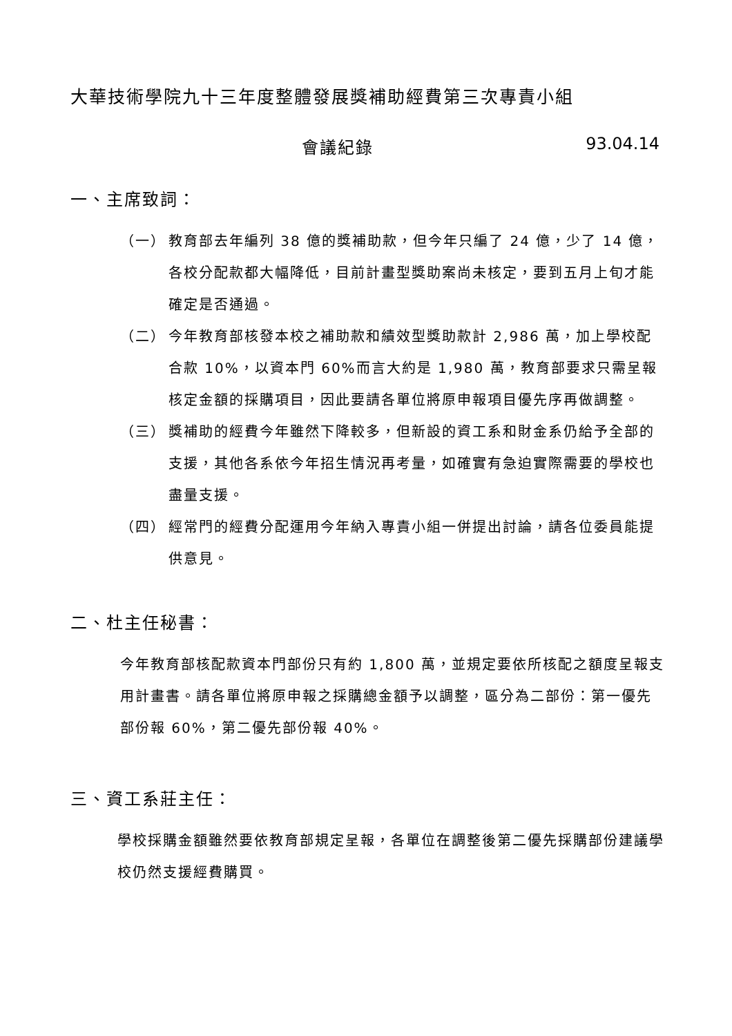大華技術學院九十三年度整體發展獎補助經費第三次專責小組
會議紀錄 93.04.14
一、主席致詞：
（一） 教育部去年編列 38 億的獎補助款，但今年只編了 24 億，少了 14 億，各校分配款都大幅降低，目前計畫型獎助案尚未核定，要到五月上旬才能確定是否通過。
（二） 今年教育部核發本校之補助款和績效型獎助款計 2,986 萬，加上學校配合款 10%，以資本門 60%而言大約是 1,980 萬，教育部要求只需呈報核定金額的採購項目，因此要請各單位將原申報項目優先序再做調整。
（三） 獎補助的經費今年雖然下降較多，但新設的資工系和財金系仍給予全部的支援，其他各系依今年招生情況再考量，如確實有急迫實際需要的學校也盡量支援。
（四） 經常門的經費分配運用今年納入專責小組一併提出討論，請各位委員能提供意見。
二、杜主任秘書：
今年教育部核配款資本門部份只有約 1,800 萬，並規定要依所核配之額度呈報支用計畫書。請各單位將原申報之採購總金額予以調整，區分為二部份：第一優先部份報 60%，第二優先部份報 40%。
三、資工系莊主任：
學校採購金額雖然要依教育部規定呈報，各單位在調整後第二優先採購部份建議學校仍然支援經費購買。